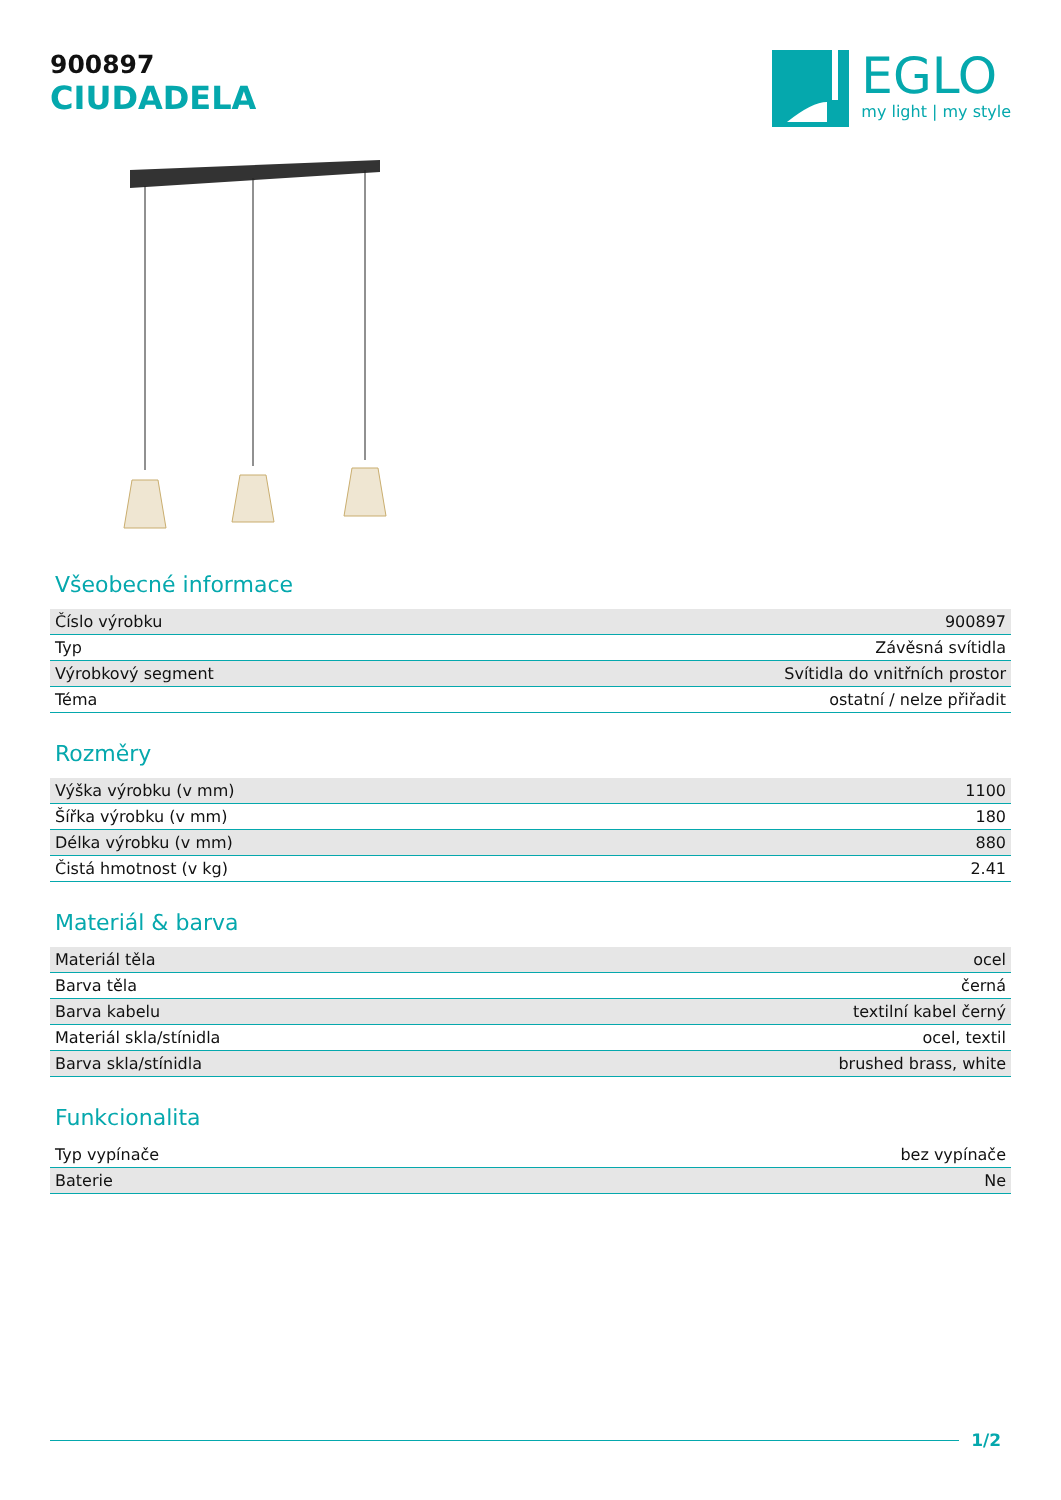900897
CIUDADELA
EGLO
my light | my style
Všeobecné informace
| Číslo výrobku | 900897 |
| Typ | Závěsná svítidla |
| Výrobkový segment | Svítidla do vnitřních prostor |
| Téma | ostatní / nelze přiřadit |
Rozměry
| Výška výrobku (v mm) | 1100 |
| Šířka výrobku (v mm) | 180 |
| Délka výrobku (v mm) | 880 |
| Čistá hmotnost (v kg) | 2.41 |
Materiál & barva
| Materiál těla | ocel |
| Barva těla | černá |
| Barva kabelu | textilní kabel černý |
| Materiál skla/stínidla | ocel, textil |
| Barva skla/stínidla | brushed brass, white |
Funkcionalita
| Typ vypínače | bez vypínače |
| Baterie | Ne |
1/2